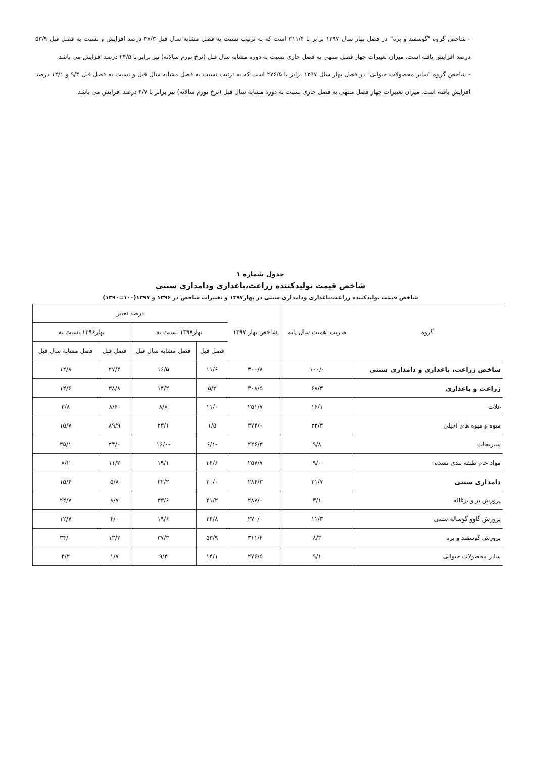- شاخص گروه "گوسفند و بره" در فصل بهار سال ۱۳۹۷ برابر با ۳۱۱/۴ است که به ترتیب نسبت به فصل مشابه سال قبل ۳۷/۳ درصد افزایش و نسبت به فصل قبل ۵۳/۹ درصد افزایش یافته است. میزان تغییرات چهار فصل منتهی به فصل جاری نسبت به دوره مشابه سال قبل (نرخ تورم سالانه) نیز برابر با ۲۴/۵ درصد افزایش می باشد.
- شاخص گروه "سایر محصولات حیوانی" در فصل بهار سال ۱۳۹۷ برابر با ۲۷۶/۵ است که به ترتیب نسبت به فصل مشابه سال قبل و نسبت به فصل قبل ۹/۴ و ۱۴/۱ درصد افزایش یافته است. میزان تغییرات چهار فصل منتهی به فصل جاری نسبت به دوره مشابه سال قبل (نرخ تورم سالانه) نیز برابر با ۴/۷ درصد افزایش می باشد.
جدول شماره ۱
شاخص قیمت تولیدکننده زراعت،باغداری ودامداری سنتی
شاخص قیمت تولیدکننده زراعت،باغداری ودامداری سنتی در بهار۱۳۹۷ و تغییرات شاخص در ۱۳۹۶ و ۱۳۹۷(۱۰۰=۱۳۹۰)
| گروه | ضریب اهمیت سال پایه | شاخص بهار ۱۳۹۷ | درصد تغییر | | | |
| --- | --- | --- | --- | --- | --- | --- |
| | | | بهار۱۳۹۷ نسبت به | | بهار۱۳۹۶ نسبت به | |
| | | | فصل قبل | فصل مشابه سال قبل | فصل قبل | فصل مشابه سال قبل |
| شاخص زراعت، باغداری و دامداری سنتی | ۱۰۰/۰ | ۳۰۰/۸ | ۱۱/۶ | ۱۶/۵ | ۲۷/۴ | ۱۴/۸ |
| زراعت و باغداری | ۶۸/۳ | ۳۰۸/۵ | ۵/۲ | ۱۴/۲ | ۳۸/۸ | ۱۴/۶ |
| غلات | ۱۶/۱ | ۲۵۱/۷ | ۱۱/۰ | ۸/۸ | -۸/۶ | ۳/۸ |
| میوه و میوه های آجیلی | ۳۳/۳ | ۳۷۴/۰ | ۱/۵ | ۲۳/۱ | ۸۹/۹ | ۱۵/۷ |
| سبزیجات | ۹/۸ | ۲۲۶/۳ | -۶/۱ | -۱۶/۰ | ۲۴/۰ | ۳۵/۱ |
| مواد خام طبقه بندی نشده | ۹/۰ | ۲۵۷/۷ | ۳۴/۶ | ۱۹/۱ | ۱۱/۲ | ۸/۲ |
| دامداری سنتی | ۳۱/۷ | ۲۸۴/۳ | ۳۰/۰ | ۲۲/۲ | ۵/۸ | ۱۵/۴ |
| پرورش بز و بزغاله | ۳/۱ | ۲۸۷/۰ | ۴۱/۲ | ۳۳/۶ | ۸/۷ | ۲۴/۷ |
| پرورش گاوو گوساله سنتی | ۱۱/۳ | ۲۷۰/۰ | ۲۴/۸ | ۱۹/۶ | ۴/۰ | ۱۲/۷ |
| پرورش گوسفند و بره | ۸/۳ | ۳۱۱/۴ | ۵۳/۹ | ۳۷/۳ | ۱۳/۲ | ۳۴/۰ |
| سایر محصولات حیوانی | ۹/۱ | ۲۷۶/۵ | ۱۴/۱ | ۹/۴ | ۱/۷ | ۴/۲ |